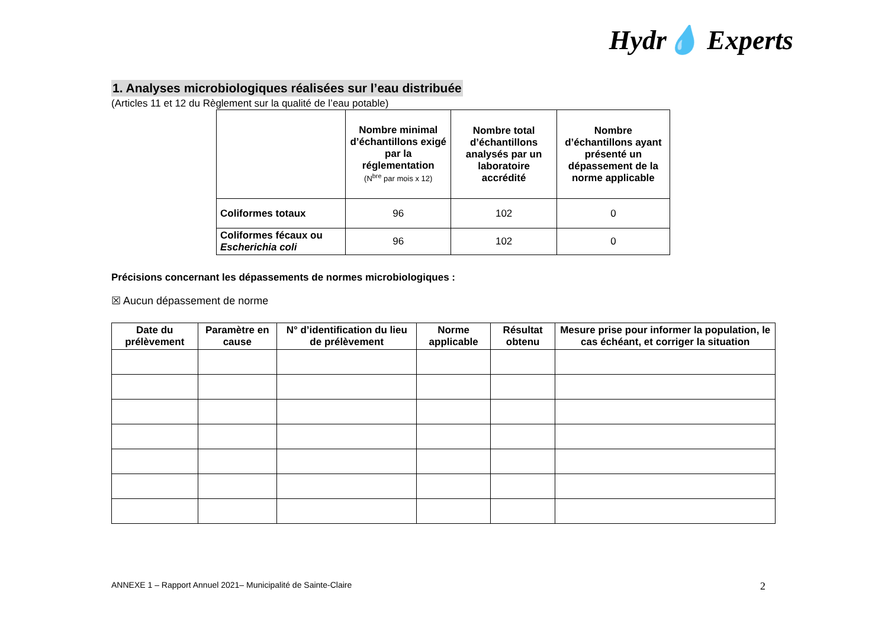Hydr💧 Experts
1. Analyses microbiologiques réalisées sur l’eau distribuée
(Articles 11 et 12 du Règlement sur la qualité de l’eau potable)
| | Nombre minimal d’échantillons exigé par la réglementation (N<sup>bre</sup> par mois x 12) | Nombre total d’échantillons analysés par un laboratoire accrédité | Nombre d’échantillons ayant présenté un dépassement de la norme applicable |
| --- | --- | --- | --- |
| Coliformes totaux | 96 | 102 | 0 |
| Coliformes fécaux ou Escherichia coli | 96 | 102 | 0 |
Précisions concernant les dépassements de normes microbiologiques :
☒ Aucun dépassement de norme
| Date du prélèvement | Paramètre en cause | N° d’identification du lieu de prélèvement | Norme applicable | Résultat obtenu | Mesure prise pour informer la population, le cas échéant, et corriger la situation |
| --- | --- | --- | --- | --- | --- |
ANNEXE 1 – Rapport Annuel 2021– Municipalité de Sainte-Claire
2